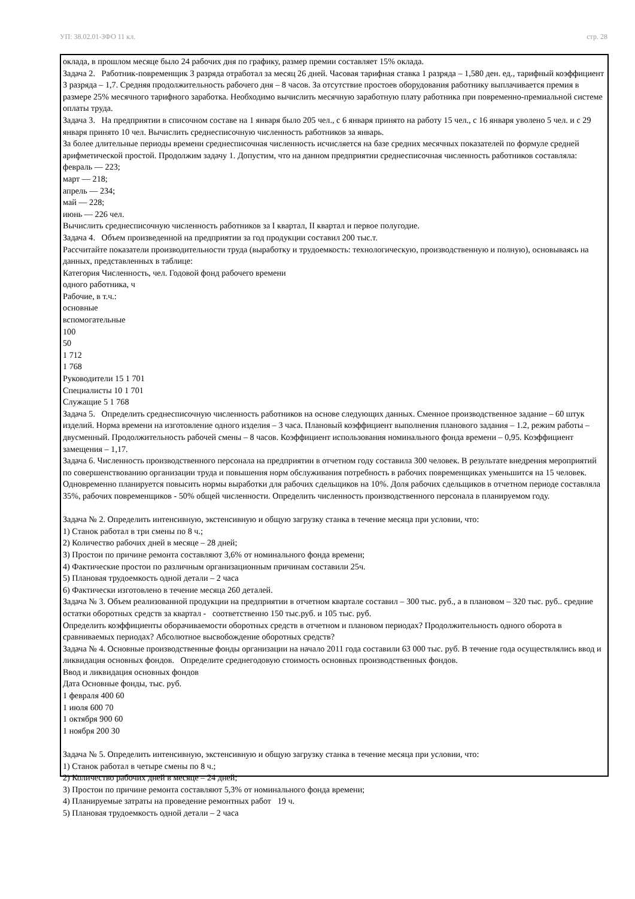УП: 38.02.01-ЗФО 11 кл. стр. 28
оклада, в прошлом месяце было 24 рабочих дня по графику, размер премии составляет 15% оклада.
Задача 2. Работник-повременщик 3 разряда отработал за месяц 26 дней. Часовая тарифная ставка 1 разряда – 1,580 ден. ед., тарифный коэффициент 3 разряда – 1,7. Средняя продолжительность рабочего дня – 8 часов. За отсутствие простоев оборудования работнику выплачивается премия в размере 25% месячного тарифного заработка. Необходимо вычислить месячную заработную плату работника при повременно-премиальной системе оплаты труда.
Задача 3. На предприятии в списочном составе на 1 января было 205 чел., с 6 января принято на работу 15 чел., с 16 января уволено 5 чел. и с 29 января принято 10 чел. Вычислить среднесписочную численность работников за январь.
За более длительные периоды времени среднесписочная численность исчисляется на базе средних месячных показателей по формуле средней арифметической простой. Продолжим задачу 1. Допустим, что на данном предприятии среднесписочная численность работников составляла:
февраль — 223;
март — 218;
апрель — 234;
май — 228;
июнь — 226 чел.
Вычислить среднесписочную численность работников за I квартал, II квартал и первое полугодие.
Задача 4. Объем произведенной на предприятии за год продукции составил 200 тыс.т.
Рассчитайте показатели производительности труда (выработку и трудоемкость: технологическую, производственную и полную), основываясь на данных, представленных в таблице:
Категория Численность, чел. Годовой фонд рабочего времени
одного работника, ч
Рабочие, в т.ч.:
основные
вспомогательные
100
50
1 712
1 768
Руководители 15 1 701
Специалисты 10 1 701
Служащие 5 1 768
Задача 5. Определить среднесписочную численность работников на основе следующих данных. Сменное производственное задание – 60 штук изделий. Норма времени на изготовление одного изделия – 3 часа. Плановый коэффициент выполнения планового задания – 1.2, режим работы – двусменный. Продолжительность рабочей смены – 8 часов. Коэффициент использования номинального фонда времени – 0,95. Коэффициент замещения – 1,17.
Задача 6. Численность производственного персонала на предприятии в отчетном году составила 300 человек. В результате внедрения мероприятий по совершенствованию организации труда и повышения норм обслуживания потребность в рабочих повременщиках уменьшится на 15 человек. Одновременно планируется повысить нормы выработки для рабочих сдельщиков на 10%. Доля рабочих сдельщиков в отчетном периоде составляла 35%, рабочих повременщиков - 50% общей численности. Определить численность производственного персонала в планируемом году.
Задача № 2. Определить интенсивную, экстенсивную и общую загрузку станка в течение месяца при условии, что:
1) Станок работал в три смены по 8 ч.;
2) Количество рабочих дней в месяце – 28 дней;
3) Простои по причине ремонта составляют 3,6% от номинального фонда времени;
4) Фактические простои по различным организационным причинам составили 25ч.
5) Плановая трудоемкость одной детали – 2 часа
6) Фактически изготовлено в течение месяца 260 деталей.
Задача № 3. Объем реализованной продукции на предприятии в отчетном квартале составил – 300 тыс. руб., а в плановом – 320 тыс. руб.. средние остатки оборотных средств за квартал - соответственно 150 тыс.руб. и 105 тыс. руб.
Определить коэффициенты оборачиваемости оборотных средств в отчетном и плановом периодах? Продолжительность одного оборота в сравниваемых периодах? Абсолютное высвобождение оборотных средств?
Задача № 4. Основные производственные фонды организации на начало 2011 года составили 63 000 тыс. руб. В течение года осуществлялись ввод и ликвидация основных фондов. Определите среднегодовую стоимость основных производственных фондов.
Ввод и ликвидация основных фондов
Дата Основные фонды, тыс. руб.
1 февраля 400 60
1 июля 600 70
1 октября 900 60
1 ноября 200 30
Задача № 5. Определить интенсивную, экстенсивную и общую загрузку станка в течение месяца при условии, что:
1) Станок работал в четыре смены по 8 ч.;
2) Количество рабочих дней в месяце – 24 дней;
3) Простои по причине ремонта составляют 5,3% от номинального фонда времени;
4) Планируемые затраты на проведение ремонтных работ 19 ч.
5) Плановая трудоемкость одной детали – 2 часа